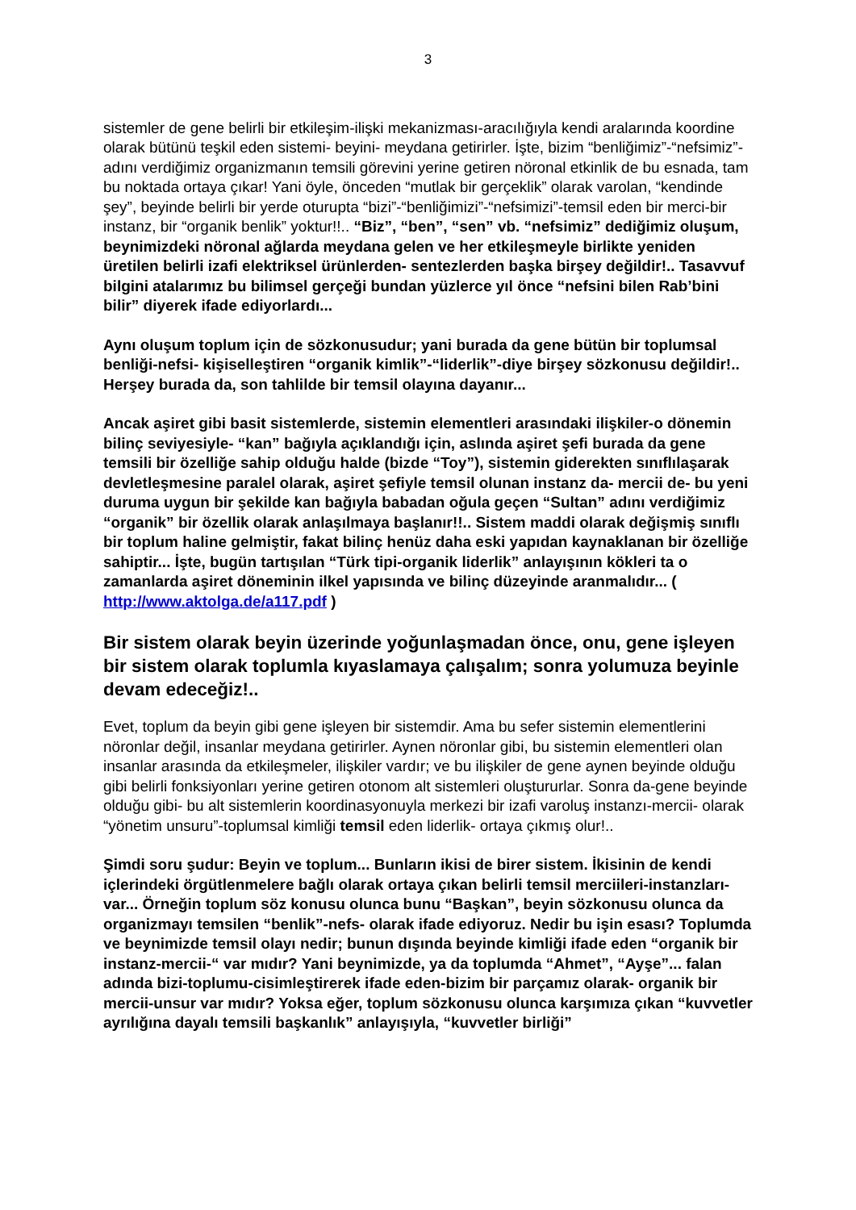3
sistemler de gene belirli bir etkileşim-ilişki mekanizması-aracılığıyla kendi aralarında koordine olarak bütünü teşkil eden sistemi- beyini- meydana getirirler. İşte, bizim “benliğimiz”-“nefsimiz”- adını verdiğimiz organizmanın temsili görevini yerine getiren nöronal etkinlik de bu esnada, tam bu noktada ortaya çıkar! Yani öyle, önceden “mutlak bir gerçeklik” olarak varolan, “kendinde şey”, beyinde belirli bir yerde oturupta “bizi”-“benliğimizi”-“nefsimizi”-temsil eden bir merci-bir instanz, bir “organik benlik” yoktur!!.. “Biz”, “ben”, “sen” vb. “nefsimiz” dediğimiz oluşum, beynimizdeki nöronal ağlarda meydana gelen ve her etkileşmeyle birlikte yeniden üretilen belirli izafi elektriksel ürünlerden- sentezlerden başka birşey değildir!.. Tasavvuf bilgini atalarımız bu bilimsel gerçeği bundan yüzlerce yıl önce “nefsini bilen Rab’bini bilir” diyerek ifade ediyorlardı...
Aynı oluşum toplum için de sözkonusudur; yani burada da gene bütün bir toplumsal benliği-nefsi- kişiselleştiren “organik kimlik”-“liderlik”-diye birşey sözkonusu değildir!.. Herşey burada da, son tahlilde bir temsil olayına dayanır...
Ancak aşiret gibi basit sistemlerde, sistemin elementleri arasındaki ilişkiler-o dönemin bilinç seviyesiyle- “kan” bağıyla açıklandığı için, aslında aşiret şefi burada da gene temsili bir özelliğe sahip olduğu halde (bizde “Toy”), sistemin giderekten sınıflılaşarak devletleşmesine paralel olarak, aşiret şefiyle temsil olunan instanz da- mercii de- bu yeni duruma uygun bir şekilde kan bağıyla babadan oğula geçen “Sultan” adını verdiğimiz “organik” bir özellik olarak anlaşılmaya başlanır!!.. Sistem maddi olarak değişmiş sınıflı bir toplum haline gelmiştir, fakat bilinç henüz daha eski yapıdan kaynaklanan bir özelliğe sahiptir... İşte, bugün tartışılan “Türk tipi-organik liderlik” anlayışının kökleri ta o zamanlarda aşiret döneminin ilkel yapısında ve bilinç düzeyinde aranmalıdır... ( http://www.aktolga.de/a117.pdf )
Bir sistem olarak beyin üzerinde yoğunlaşmadan önce, onu, gene işleyen bir sistem olarak toplumla kıyaslamaya çalışalım; sonra yolumuza beyinle devam edeceğiz!..
Evet, toplum da beyin gibi gene işleyen bir sistemdir. Ama bu sefer sistemin elementlerini nöronlar değil, insanlar meydana getirirler. Aynen nöronlar gibi, bu sistemin elementleri olan insanlar arasında da etkileşmeler, ilişkiler vardır; ve bu ilişkiler de gene aynen beyinde olduğu gibi belirli fonksiyonları yerine getiren otonom alt sistemleri oluştururlar. Sonra da-gene beyinde olduğu gibi- bu alt sistemlerin koordinasyonuyla merkezi bir izafi varoluş instanzı-mercii- olarak “yönetim unsuru”-toplumsal kimliği temsil eden liderlik- ortaya çıkmış olur!..
Şimdi soru şudur: Beyin ve toplum... Bunların ikisi de birer sistem. İkisinin de kendi içlerindeki örgütlenmelere bağlı olarak ortaya çıkan belirli temsil merciileri-instanzları-var... Örneğin toplum söz konusu olunca bunu “Başkan”, beyin sözkonusu olunca da organizmayı temsilen “benlik”-nefs- olarak ifade ediyoruz. Nedir bu işin esası? Toplumda ve beynimizde temsil olayı nedir; bunun dışında beyinde kimliği ifade eden “organik bir instanz-mercii-“ var mıdır? Yani beynimizde, ya da toplumda “Ahmet”, “Ayşe”... falan adında bizi-toplumu-cisimleştirerek ifade eden-bizim bir parçamız olarak- organik bir mercii-unsur var mıdır? Yoksa eğer, toplum sözkonusu olunca karşımıza çıkan “kuvvetler ayrılığına dayalı temsili başkanlık” anlayışıyla, “kuvvetler birliği”